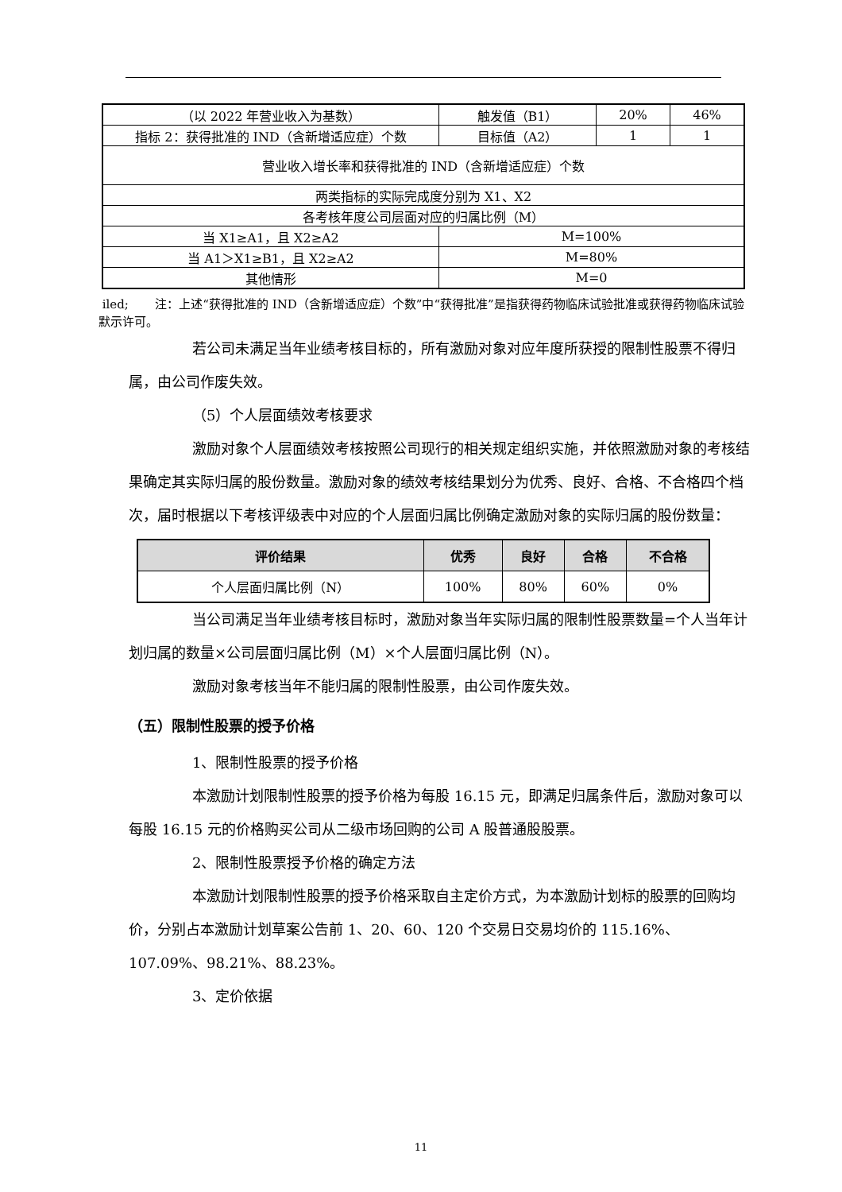| （以 2022 年营业收入为基数） | 触发值（B1） | 20% | 46% |
| 指标 2：获得批准的 IND（含新增适应症）个数 | 目标值（A2） | 1 | 1 |
| 营业收入增长率和获得批准的 IND（含新增适应症）个数 | | | |
| 两类指标的实际完成度分别为 X1、X2 | | | |
| 各考核年度公司层面对应的归属比例（M） | | | |
| 当 X1≥A1，且 X2≥A2 | M=100% | | |
| 当 A1＞X1≥B1，且 X2≥A2 | M=80% | | |
| 其他情形 | M=0 | | |
iled; 注：上述“获得批准的 IND（含新增适应症）个数”中“获得批准”是指获得药物临床试验批准或获得药物临床试验默示许可。
若公司未满足当年业绩考核目标的，所有激励对象对应年度所获授的限制性股票不得归属，由公司作废失效。
（5）个人层面绩效考核要求
激励对象个人层面绩效考核按照公司现行的相关规定组织实施，并依照激励对象的考核结果确定其实际归属的股份数量。激励对象的绩效考核结果划分为优秀、良好、合格、不合格四个档次，届时根据以下考核评级表中对应的个人层面归属比例确定激励对象的实际归属的股份数量：
| 评价结果 | 优秀 | 良好 | 合格 | 不合格 |
| --- | --- | --- | --- | --- |
| 个人层面归属比例（N） | 100% | 80% | 60% | 0% |
当公司满足当年业绩考核目标时，激励对象当年实际归属的限制性股票数量=个人当年计划归属的数量×公司层面归属比例（M）×个人层面归属比例（N）。
激励对象考核当年不能归属的限制性股票，由公司作废失效。
（五）限制性股票的授予价格
1、限制性股票的授予价格
本激励计划限制性股票的授予价格为每股 16.15 元，即满足归属条件后，激励对象可以每股 16.15 元的价格购买公司从二级市场回购的公司 A 股普通股股票。
2、限制性股票授予价格的确定方法
本激励计划限制性股票的授予价格采取自主定价方式，为本激励计划标的股票的回购均价，分别占本激励计划草案公告前 1、20、60、120 个交易日交易均价的 115.16%、107.09%、98.21%、88.23%。
3、定价依据
11